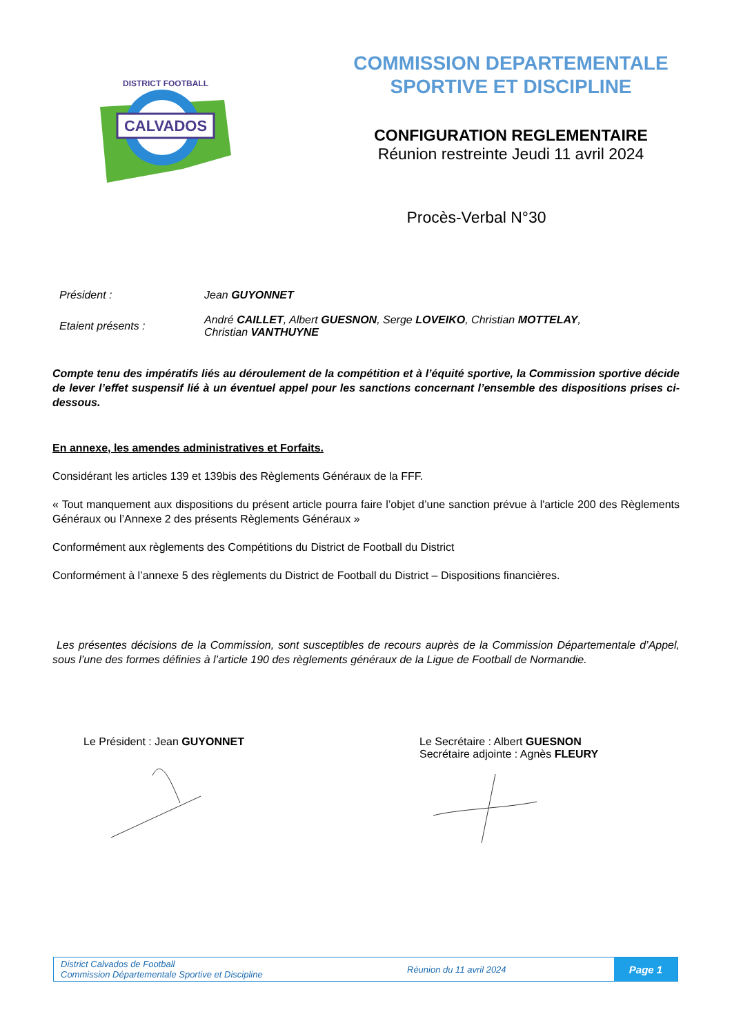CALVADOS
DISTRICT FOOTBALL
COMMISSION DEPARTEMENTALE
SPORTIVE ET DISCIPLINE
CONFIGURATION REGLEMENTAIRE
Réunion restreinte Jeudi 11 avril 2024
Procès-Verbal N°30
Président : Jean GUYONNET
Etaient présents :
André CAILLET, Albert GUESNON, Serge LOVEIKO, Christian MOTTELAY,
Christian VANTHUYNE
Compte tenu des impératifs liés au déroulement de la compétition et à l’équité sportive, la Commission sportive décide de lever l’effet suspensif lié à un éventuel appel pour les sanctions concernant l’ensemble des dispositions prises ci-dessous.
En annexe, les amendes administratives et Forfaits.
Considérant les articles 139 et 139bis des Règlements Généraux de la FFF.
« Tout manquement aux dispositions du présent article pourra faire l’objet d’une sanction prévue à l'article 200 des Règlements Généraux ou l’Annexe 2 des présents Règlements Généraux »
Conformément aux règlements des Compétitions du District de Football du District
Conformément à l’annexe 5 des règlements du District de Football du District – Dispositions financières.
Les présentes décisions de la Commission, sont susceptibles de recours auprès de la Commission Départementale d’Appel, sous l’une des formes définies à l’article 190 des règlements généraux de la Ligue de Football de Normandie.
Le Président : Jean GUYONNET
Le Secrétaire : Albert GUESNON
Secrétaire adjointe : Agnès FLEURY
District Calvados de Football
Commission Départementale Sportive et Discipline
Réunion du 11 avril 2024
Page 1